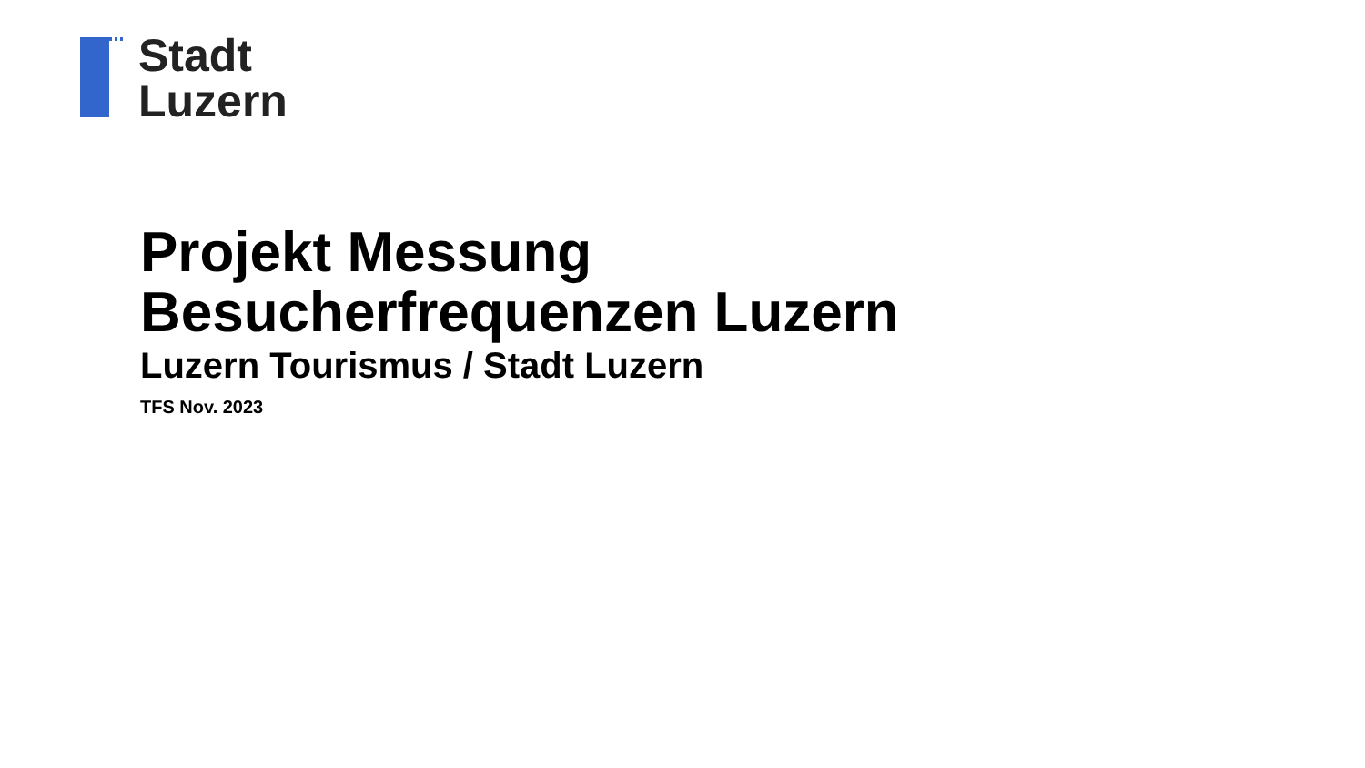Stadt
Luzern
Projekt Messung
Besucherfrequenzen Luzern
Luzern Tourismus / Stadt Luzern
TFS Nov. 2023